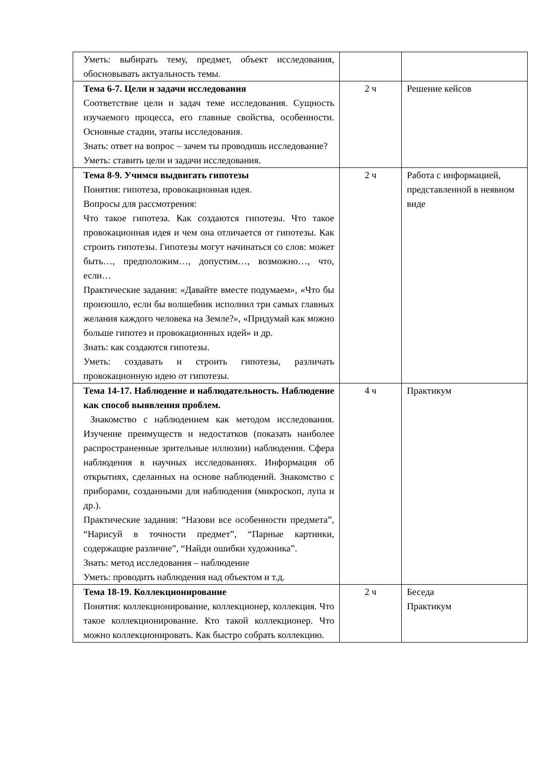| Уметь: выбирать тему, предмет, объект исследования, обосновывать актуальность темы. | | |
| Тема 6-7. Цели и задачи исследования Соответствие цели и задач теме исследования. Сущность изучаемого процесса, его главные свойства, особенности. Основные стадии, этапы исследования. Знать: ответ на вопрос – зачем ты проводишь исследование? Уметь: ставить цели и задачи исследования. | 2 ч | Решение кейсов |
| Тема 8-9. Учимся выдвигать гипотезы Понятия: гипотеза, провокационная идея. Вопросы для рассмотрения: Что такое гипотеза. Как создаются гипотезы. Что такое провокационная идея и чем она отличается от гипотезы. Как строить гипотезы. Гипотезы могут начинаться со слов: может быть…, предположим…, допустим…, возможно…, что, если… Практические задания: «Давайте вместе подумаем», «Что бы произошло, если бы волшебник исполнил три самых главных желания каждого человека на Земле?», «Придумай как можно больше гипотез и провокационных идей» и др. Знать: как создаются гипотезы. Уметь: создавать и строить гипотезы, различать провокационную идею от гипотезы. | 2 ч | Работа с информацией, представленной в неявном виде |
| Тема 14-17. Наблюдение и наблюдательность. Наблюдение как способ выявления проблем. Знакомство с наблюдением как методом исследования. Изучение преимуществ и недостатков (показать наиболее распространенные зрительные иллюзии) наблюдения. Сфера наблюдения в научных исследованиях. Информация об открытиях, сделанных на основе наблюдений. Знакомство с приборами, созданными для наблюдения (микроскоп, лупа и др.). Практические задания: “Назови все особенности предмета”, “Нарисуй в точности предмет”, “Парные картинки, содержащие различие”, “Найди ошибки художника”. Знать: метод исследования – наблюдение Уметь: проводить наблюдения над объектом и т.д. | 4 ч | Практикум |
| Тема 18-19. Коллекционирование Понятия: коллекционирование, коллекционер, коллекция. Что такое коллекционирование. Кто такой коллекционер. Что можно коллекционировать. Как быстро собрать коллекцию. | 2 ч | Беседа Практикум |